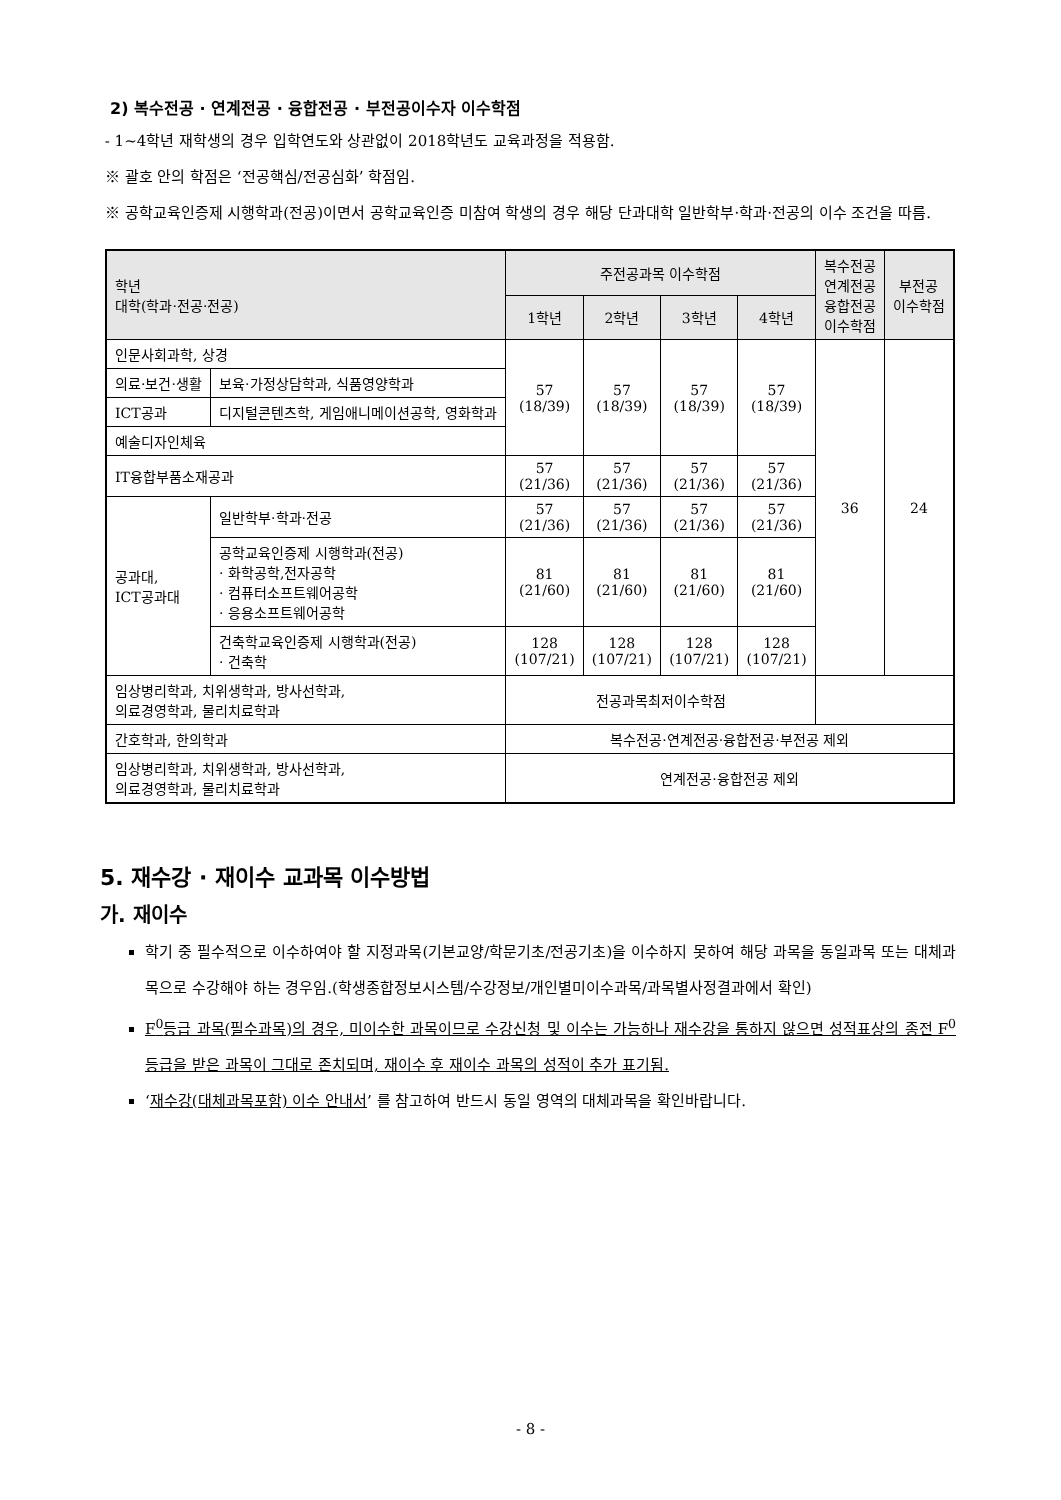2) 복수전공 · 연계전공 · 융합전공 · 부전공이수자 이수학점
- 1~4학년 재학생의 경우 입학연도와 상관없이 2018학년도 교육과정을 적용함.
※ 괄호 안의 학점은 ‘전공핵심/전공심화’ 학점임.
※ 공학교육인증제 시행학과(전공)이면서 공학교육인증 미참여 학생의 경우 해당 단과대학 일반학부·학과·전공의 이수 조건을 따름.
| 학년 대학(학과·전공·전공) | | 주전공과목 이수학점 | | | | 복수전공 연계전공 융합전공 이수학점 | 부전공 이수학점 |
| --- | --- | --- | --- | --- | --- | --- | --- |
| | | 1학년 | 2학년 | 3학년 | 4학년 | | |
| 인문사회과학, 상경 | | 57 (18/39) | 57 (18/39) | 57 (18/39) | 57 (18/39) | 36 | 24 |
| 의료·보건·생활 | 보육·가정상담학과, 식품영양학과 | | | | | | |
| ICT공과 | 디지털콘텐츠학, 게임애니메이션공학, 영화학과 | | | | | | |
| 예술디자인체육 | | | | | | | |
| IT융합부품소재공과 | | 57 (21/36) | 57 (21/36) | 57 (21/36) | 57 (21/36) | | |
| 공과대, ICT공과대 | 일반학부·학과·전공 | 57 (21/36) | 57 (21/36) | 57 (21/36) | 57 (21/36) | | |
| | 공학교육인증제 시행학과(전공) · 화학공학,전자공학 · 컴퓨터소프트웨어공학 · 응용소프트웨어공학 | 81 (21/60) | 81 (21/60) | 81 (21/60) | 81 (21/60) | | |
| | 건축학교육인증제 시행학과(전공) · 건축학 | 128 (107/21) | 128 (107/21) | 128 (107/21) | 128 (107/21) | | |
| 임상병리학과, 치위생학과, 방사선학과, 의료경영학과, 물리치료학과 | | 전공과목최저이수학점 | | | | | |
| 간호학과, 한의학과 | | 복수전공·연계전공·융합전공·부전공 제외 | | | | | |
| 임상병리학과, 치위생학과, 방사선학과, 의료경영학과, 물리치료학과 | | 연계전공·융합전공 제외 | | | | | |
5. 재수강 · 재이수 교과목 이수방법
가. 재이수
학기 중 필수적으로 이수하여야 할 지정과목(기본교양/학문기초/전공기초)을 이수하지 못하여 해당 과목을 동일과목 또는 대체과목으로 수강해야 하는 경우임.(학생종합정보시스템/수강정보/개인별미이수과목/과목별사정결과에서 확인)
F<sup>0</sup>등급 과목(필수과목)의 경우, 미이수한 과목이므로 수강신청 및 이수는 가능하나 재수강을 통하지 않으면 성적표상의 종전 F<sup>0</sup>등급을 받은 과목이 그대로 존치되며, 재이수 후 재이수 과목의 성적이 추가 표기됨.
‘재수강(대체과목포함) 이수 안내서’ 를 참고하여 반드시 동일 영역의 대체과목을 확인바랍니다.
- 8 -